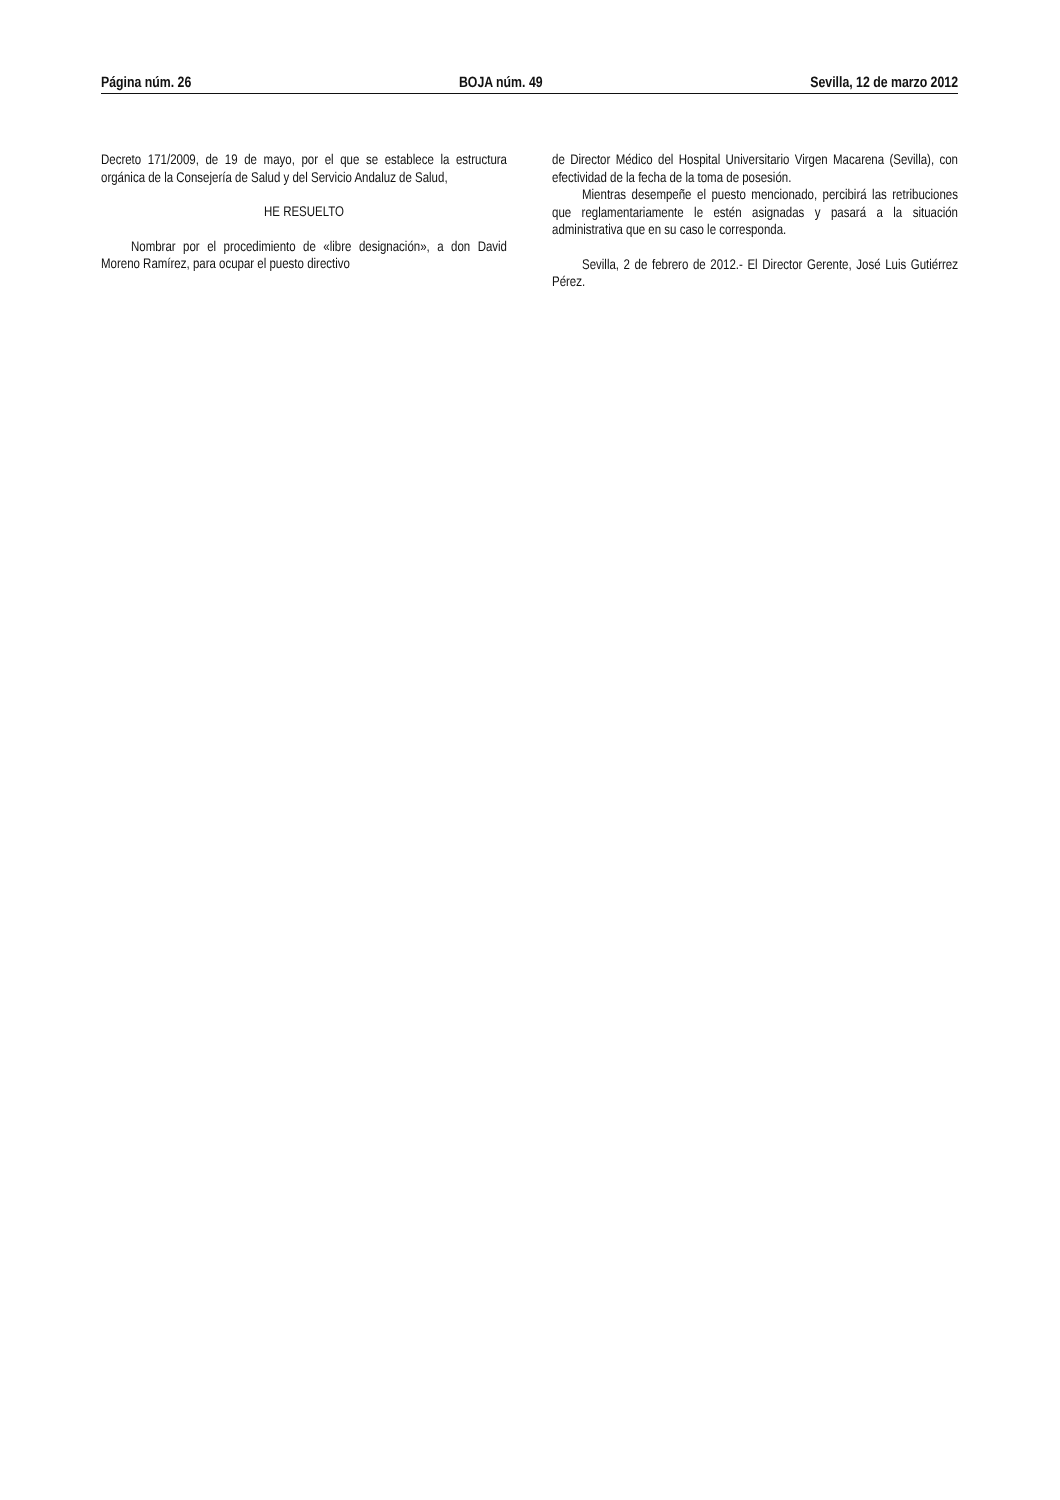Página núm. 26 BOJA núm. 49 Sevilla, 12 de marzo 2012
Decreto 171/2009, de 19 de mayo, por el que se establece la estructura orgánica de la Consejería de Salud y del Servicio Andaluz de Salud,
HE RESUELTO
Nombrar por el procedimiento de «libre designación», a don David Moreno Ramírez, para ocupar el puesto directivo
de Director Médico del Hospital Universitario Virgen Macarena (Sevilla), con efectividad de la fecha de la toma de posesión.
Mientras desempeñe el puesto mencionado, percibirá las retribuciones que reglamentariamente le estén asignadas y pasará a la situación administrativa que en su caso le corresponda.
Sevilla, 2 de febrero de 2012.- El Director Gerente, José Luis Gutiérrez Pérez.